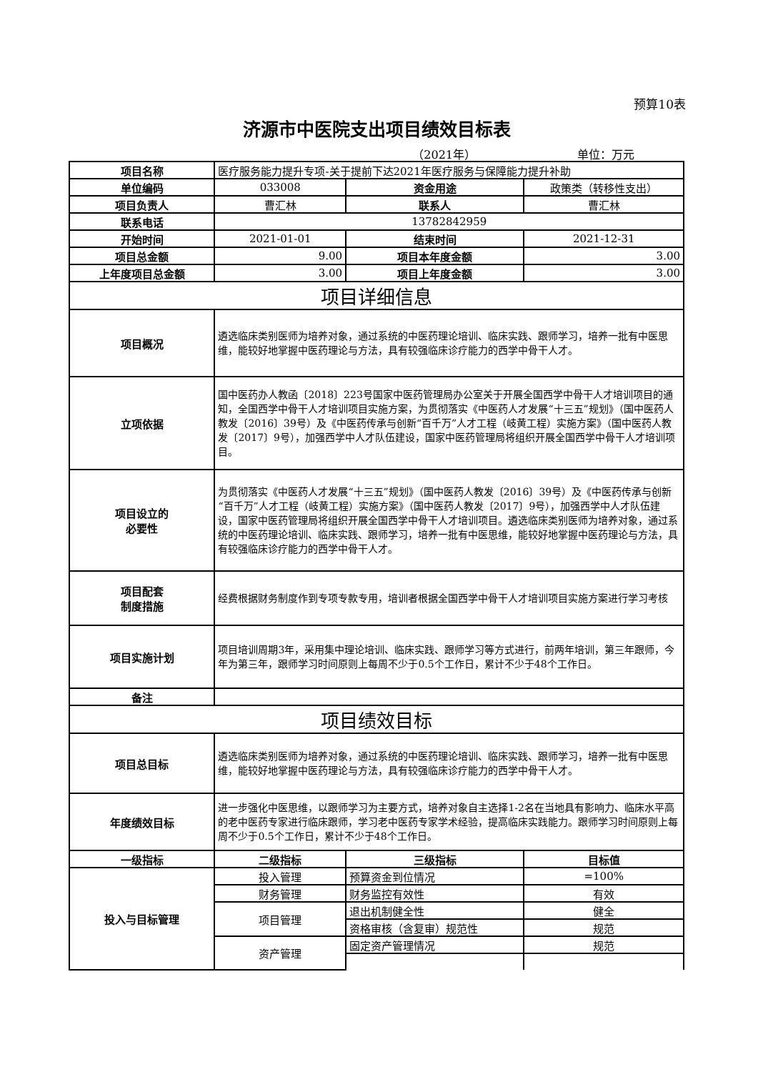预算10表
济源市中医院支出项目绩效目标表
（2021年） 单位：万元
| 项目名称 | 医疗服务能力提升专项-关于提前下达2021年医疗服务与保障能力提升补助 | | |
| 单位编码 | 033008 | 资金用途 | 政策类（转移性支出） |
| 项目负责人 | 曹汇林 | 联系人 | 曹汇林 |
| 联系电话 | 13782842959 | | |
| 开始时间 | 2021-01-01 | 结束时间 | 2021-12-31 |
| 项目总金额 | 9.00 | 项目本年度金额 | 3.00 |
| 上年度项目总金额 | 3.00 | 项目上年度金额 | 3.00 |
| 项目详细信息 | | | |
| 项目概况 | 遴选临床类别医师为培养对象，通过系统的中医药理论培训、临床实践、跟师学习，培养一批有中医思维，能较好地掌握中医药理论与方法，具有较强临床诊疗能力的西学中骨干人才。 | | |
| 立项依据 | 国中医药办人教函〔2018〕223号国家中医药管理局办公室关于开展全国西学中骨干人才培训项目的通知，全国西学中骨干人才培训项目实施方案，为贯彻落实《中医药人才发展“十三五”规划》（国中医药人教发〔2016〕39号）及《中医药传承与创新“百千万”人才工程（岐黄工程）实施方案》（国中医药人教发〔2017〕9号），加强西学中人才队伍建设，国家中医药管理局将组织开展全国西学中骨干人才培训项目。 | | |
| 项目设立的 必要性 | 为贯彻落实《中医药人才发展“十三五”规划》（国中医药人教发〔2016〕39号）及《中医药传承与创新“百千万”人才工程（岐黄工程）实施方案》（国中医药人教发〔2017〕9号），加强西学中人才队伍建设，国家中医药管理局将组织开展全国西学中骨干人才培训项目。遴选临床类别医师为培养对象，通过系统的中医药理论培训、临床实践、跟师学习，培养一批有中医思维，能较好地掌握中医药理论与方法，具有较强临床诊疗能力的西学中骨干人才。 | | |
| 项目配套 制度措施 | 经费根据财务制度作到专项专款专用，培训者根据全国西学中骨干人才培训项目实施方案进行学习考核 | | |
| 项目实施计划 | 项目培训周期3年，采用集中理论培训、临床实践、跟师学习等方式进行，前两年培训，第三年跟师，今年为第三年，跟师学习时间原则上每周不少于0.5个工作日，累计不少于48个工作日。 | | |
| 备注 | | | |
| 项目绩效目标 | | | |
| 项目总目标 | 遴选临床类别医师为培养对象，通过系统的中医药理论培训、临床实践、跟师学习，培养一批有中医思维，能较好地掌握中医药理论与方法，具有较强临床诊疗能力的西学中骨干人才。 | | |
| 年度绩效目标 | 进一步强化中医思维，以跟师学习为主要方式，培养对象自主选择1-2名在当地具有影响力、临床水平高的老中医药专家进行临床跟师，学习老中医药专家学术经验，提高临床实践能力。跟师学习时间原则上每周不少于0.5个工作日，累计不少于48个工作日。 | | |
| 一级指标 | 二级指标 | 三级指标 | 目标值 |
| 投入与目标管理 | 投入管理 | 预算资金到位情况 | =100% |
| | 财务管理 | 财务监控有效性 | 有效 |
| | 项目管理 | 退出机制健全性 | 健全 |
| | | 资格审核（含复审）规范性 | 规范 |
| | 资产管理 | 固定资产管理情况 | 规范 |